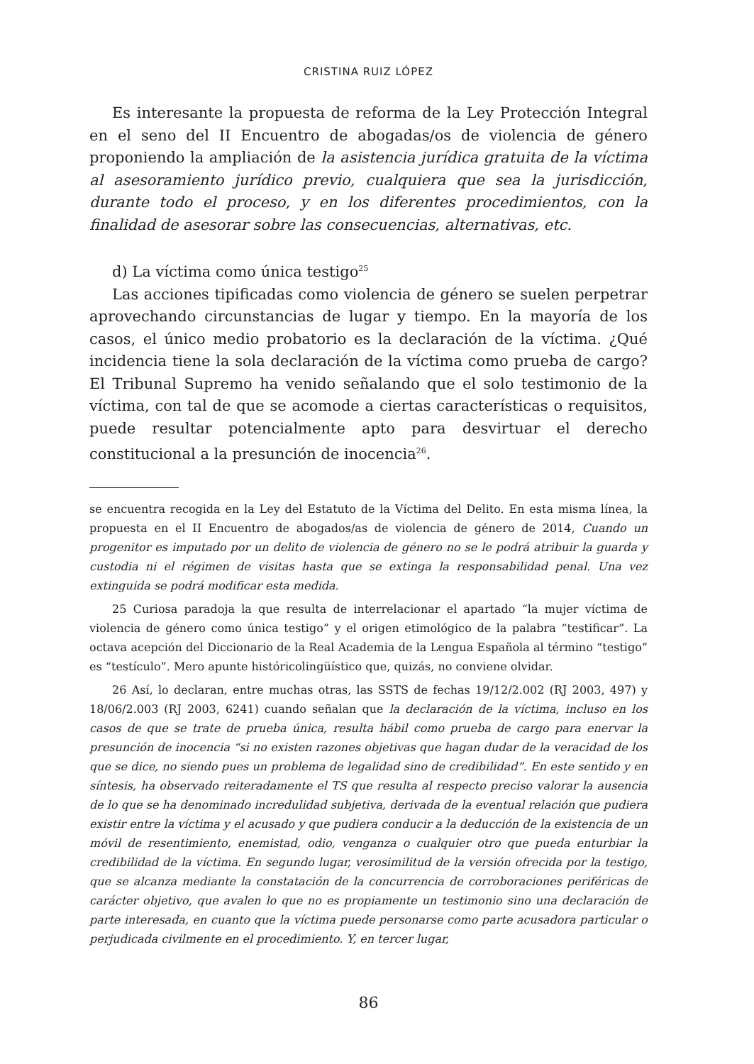CRISTINA RUIZ LÓPEZ
Es interesante la propuesta de reforma de la Ley Protección Integral en el seno del II Encuentro de abogadas/os de violencia de género proponiendo la ampliación de la asistencia jurídica gratuita de la víctima al asesoramiento jurídico previo, cualquiera que sea la jurisdicción, durante todo el proceso, y en los diferentes procedimientos, con la finalidad de asesorar sobre las consecuencias, alternativas, etc.
d) La víctima como única testigo<sup>25</sup>
Las acciones tipificadas como violencia de género se suelen perpetrar aprovechando circunstancias de lugar y tiempo. En la mayoría de los casos, el único medio probatorio es la declaración de la víctima. ¿Qué incidencia tiene la sola declaración de la víctima como prueba de cargo? El Tribunal Supremo ha venido señalando que el solo testimonio de la víctima, con tal de que se acomode a ciertas características o requisitos, puede resultar potencialmente apto para desvirtuar el derecho constitucional a la presunción de inocencia<sup>26</sup>.
se encuentra recogida en la Ley del Estatuto de la Víctima del Delito. En esta misma línea, la propuesta en el II Encuentro de abogados/as de violencia de género de 2014, Cuando un progenitor es imputado por un delito de violencia de género no se le podrá atribuir la guarda y custodia ni el régimen de visitas hasta que se extinga la responsabilidad penal. Una vez extinguida se podrá modificar esta medida.
25 Curiosa paradoja la que resulta de interrelacionar el apartado “la mujer víctima de violencia de género como única testigo” y el origen etimológico de la palabra “testificar”. La octava acepción del Diccionario de la Real Academia de la Lengua Española al término “testigo” es “testículo”. Mero apunte históricolingüístico que, quizás, no conviene olvidar.
26 Así, lo declaran, entre muchas otras, las SSTS de fechas 19/12/2.002 (RJ 2003, 497) y 18/06/2.003 (RJ 2003, 6241) cuando señalan que la declaración de la víctima, incluso en los casos de que se trate de prueba única, resulta hábil como prueba de cargo para enervar la presunción de inocencia “si no existen razones objetivas que hagan dudar de la veracidad de los que se dice, no siendo pues un problema de legalidad sino de credibilidad”. En este sentido y en síntesis, ha observado reiteradamente el TS que resulta al respecto preciso valorar la ausencia de lo que se ha denominado incredulidad subjetiva, derivada de la eventual relación que pudiera existir entre la víctima y el acusado y que pudiera conducir a la deducción de la existencia de un móvil de resentimiento, enemistad, odio, venganza o cualquier otro que pueda enturbiar la credibilidad de la víctima. En segundo lugar, verosimilitud de la versión ofrecida por la testigo, que se alcanza mediante la constatación de la concurrencia de corroboraciones periféricas de carácter objetivo, que avalen lo que no es propiamente un testimonio sino una declaración de parte interesada, en cuanto que la víctima puede personarse como parte acusadora particular o perjudicada civilmente en el procedimiento. Y, en tercer lugar,
86